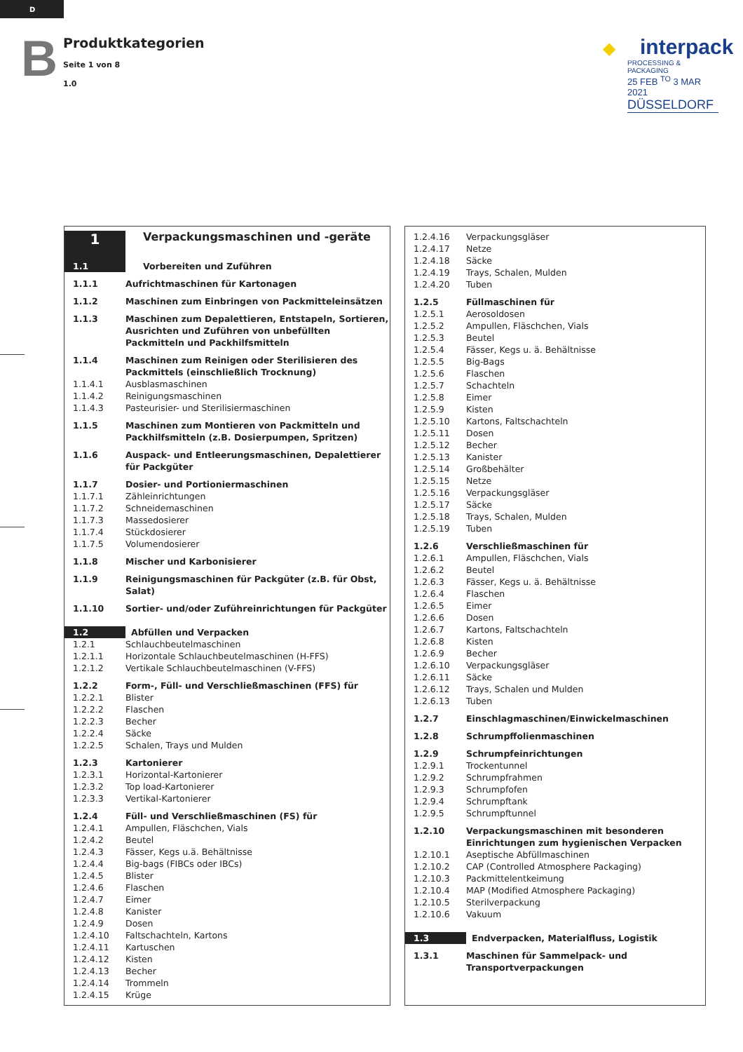D
B
Produktkategorien
Seite 1 von 8
1.0
◆ interpack
PROCESSING & PACKAGING
25 FEB <sup>TO</sup> 3 MAR 2021
DÜSSELDORF
| 1 | Verpackungsmaschinen und -geräte |
| 1.1 | Vorbereiten und Zuführen |
| 1.1.1 | Aufrichtmaschinen für Kartonagen |
| 1.1.2 | Maschinen zum Einbringen von Packmitteleinsätzen |
| 1.1.3 | Maschinen zum Depalettieren, Entstapeln, Sortieren, Ausrichten und Zuführen von unbefüllten Packmitteln und Packhilfsmitteln |
| 1.1.4 | Maschinen zum Reinigen oder Sterilisieren des Packmittels (einschließlich Trocknung) |
| 1.1.4.1 | Ausblasmaschinen |
| 1.1.4.2 | Reinigungsmaschinen |
| 1.1.4.3 | Pasteurisier- und Sterilisiermaschinen |
| 1.1.5 | Maschinen zum Montieren von Packmitteln und Packhilfsmitteln (z.B. Dosierpumpen, Spritzen) |
| 1.1.6 | Auspack- und Entleerungsmaschinen, Depalettierer für Packgüter |
| 1.1.7 | Dosier- und Portioniermaschinen |
| 1.1.7.1 | Zähleinrichtungen |
| 1.1.7.2 | Schneidemaschinen |
| 1.1.7.3 | Massedosierer |
| 1.1.7.4 | Stückdosierer |
| 1.1.7.5 | Volumendosierer |
| 1.1.8 | Mischer und Karbonisierer |
| 1.1.9 | Reinigungsmaschinen für Packgüter (z.B. für Obst, Salat) |
| 1.1.10 | Sortier- und/oder Zuführeinrichtungen für Packgüter |
| 1.2 | Abfüllen und Verpacken |
| 1.2.1 | Schlauchbeutelmaschinen |
| 1.2.1.1 | Horizontale Schlauchbeutelmaschinen (H-FFS) |
| 1.2.1.2 | Vertikale Schlauchbeutelmaschinen (V-FFS) |
| 1.2.2 | Form-, Füll- und Verschließmaschinen (FFS) für |
| 1.2.2.1 | Blister |
| 1.2.2.2 | Flaschen |
| 1.2.2.3 | Becher |
| 1.2.2.4 | Säcke |
| 1.2.2.5 | Schalen, Trays und Mulden |
| 1.2.3 | Kartonierer |
| 1.2.3.1 | Horizontal-Kartonierer |
| 1.2.3.2 | Top load-Kartonierer |
| 1.2.3.3 | Vertikal-Kartonierer |
| 1.2.4 | Füll- und Verschließmaschinen (FS) für |
| 1.2.4.1 | Ampullen, Fläschchen, Vials |
| 1.2.4.2 | Beutel |
| 1.2.4.3 | Fässer, Kegs u.ä. Behältnisse |
| 1.2.4.4 | Big-bags (FIBCs oder IBCs) |
| 1.2.4.5 | Blister |
| 1.2.4.6 | Flaschen |
| 1.2.4.7 | Eimer |
| 1.2.4.8 | Kanister |
| 1.2.4.9 | Dosen |
| 1.2.4.10 | Faltschachteln, Kartons |
| 1.2.4.11 | Kartuschen |
| 1.2.4.12 | Kisten |
| 1.2.4.13 | Becher |
| 1.2.4.14 | Trommeln |
| 1.2.4.15 | Krüge |
| 1.2.4.16 | Verpackungsgläser |
| 1.2.4.17 | Netze |
| 1.2.4.18 | Säcke |
| 1.2.4.19 | Trays, Schalen, Mulden |
| 1.2.4.20 | Tuben |
| 1.2.5 | Füllmaschinen für |
| 1.2.5.1 | Aerosoldosen |
| 1.2.5.2 | Ampullen, Fläschchen, Vials |
| 1.2.5.3 | Beutel |
| 1.2.5.4 | Fässer, Kegs u. ä. Behältnisse |
| 1.2.5.5 | Big-Bags |
| 1.2.5.6 | Flaschen |
| 1.2.5.7 | Schachteln |
| 1.2.5.8 | Eimer |
| 1.2.5.9 | Kisten |
| 1.2.5.10 | Kartons, Faltschachteln |
| 1.2.5.11 | Dosen |
| 1.2.5.12 | Becher |
| 1.2.5.13 | Kanister |
| 1.2.5.14 | Großbehälter |
| 1.2.5.15 | Netze |
| 1.2.5.16 | Verpackungsgläser |
| 1.2.5.17 | Säcke |
| 1.2.5.18 | Trays, Schalen, Mulden |
| 1.2.5.19 | Tuben |
| 1.2.6 | Verschließmaschinen für |
| 1.2.6.1 | Ampullen, Fläschchen, Vials |
| 1.2.6.2 | Beutel |
| 1.2.6.3 | Fässer, Kegs u. ä. Behältnisse |
| 1.2.6.4 | Flaschen |
| 1.2.6.5 | Eimer |
| 1.2.6.6 | Dosen |
| 1.2.6.7 | Kartons, Faltschachteln |
| 1.2.6.8 | Kisten |
| 1.2.6.9 | Becher |
| 1.2.6.10 | Verpackungsgläser |
| 1.2.6.11 | Säcke |
| 1.2.6.12 | Trays, Schalen und Mulden |
| 1.2.6.13 | Tuben |
| 1.2.7 | Einschlagmaschinen/Einwickelmaschinen |
| 1.2.8 | Schrumpffolienmaschinen |
| 1.2.9 | Schrumpfeinrichtungen |
| 1.2.9.1 | Trockentunnel |
| 1.2.9.2 | Schrumpfrahmen |
| 1.2.9.3 | Schrumpfofen |
| 1.2.9.4 | Schrumpftank |
| 1.2.9.5 | Schrumpftunnel |
| 1.2.10 | Verpackungsmaschinen mit besonderen Einrichtungen zum hygienischen Verpacken |
| 1.2.10.1 | Aseptische Abfüllmaschinen |
| 1.2.10.2 | CAP (Controlled Atmosphere Packaging) |
| 1.2.10.3 | Packmittelentkeimung |
| 1.2.10.4 | MAP (Modified Atmosphere Packaging) |
| 1.2.10.5 | Sterilverpackung |
| 1.2.10.6 | Vakuum |
| 1.3 | Endverpacken, Materialfluss, Logistik |
| 1.3.1 | Maschinen für Sammelpack- und Transportverpackungen |